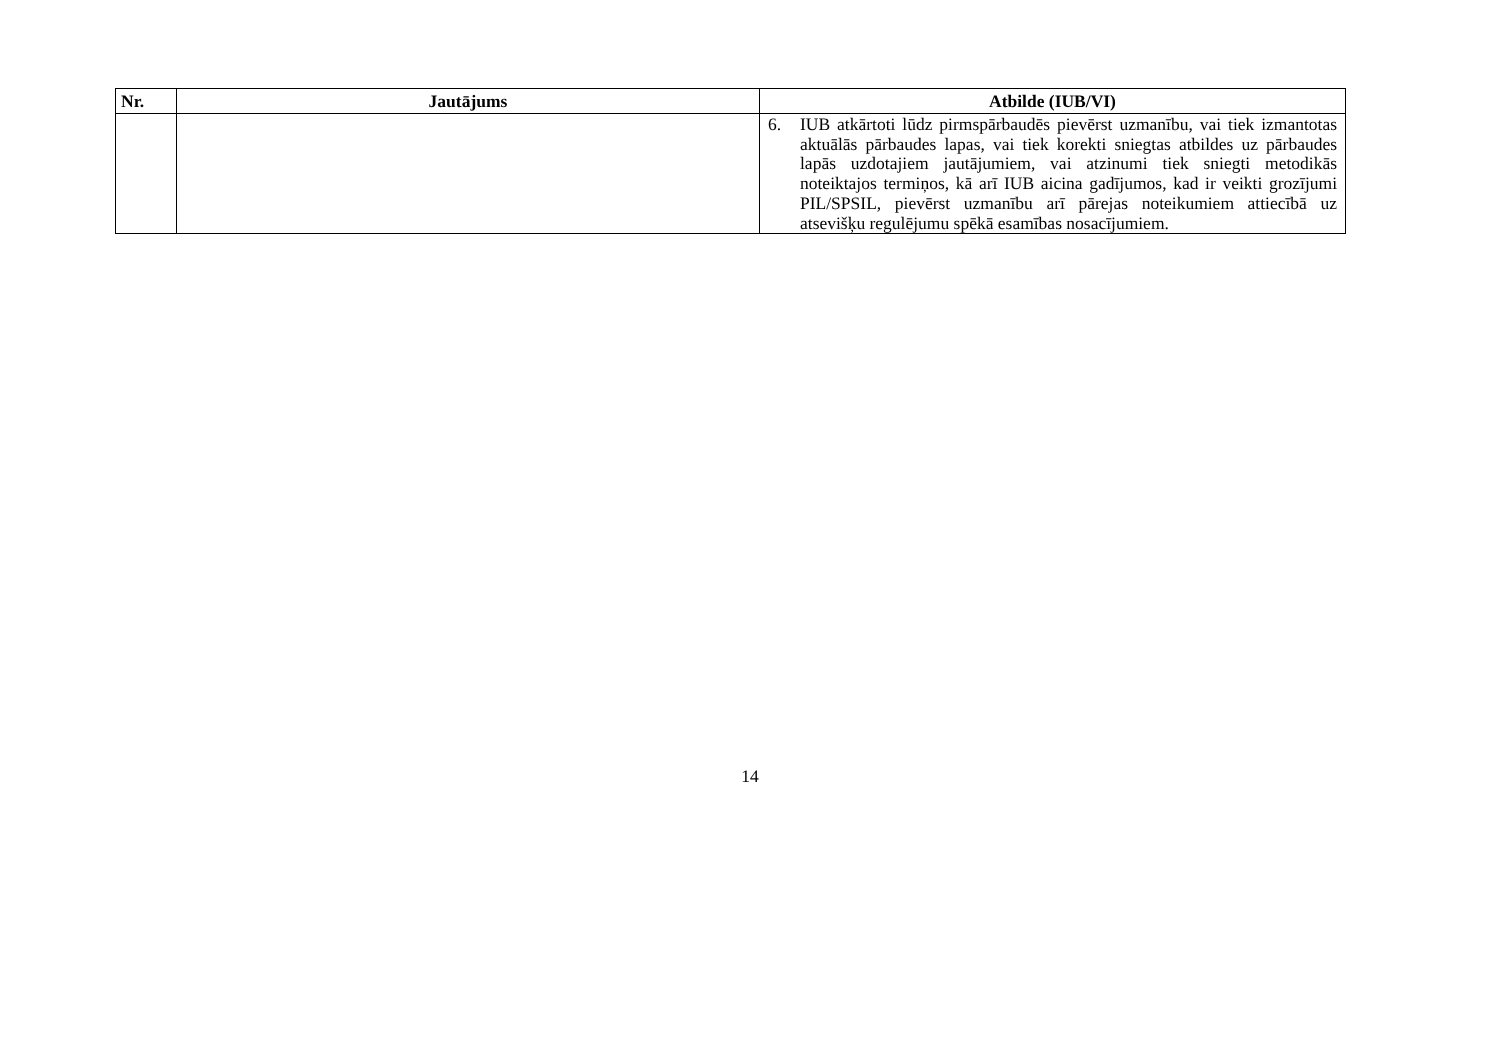| Nr. | Jautājums | Atbilde (IUB/VI) |
| --- | --- | --- |
| | | 6. IUB atkārtoti lūdz pirmspārbaudēs pievērst uzmanību, vai tiek izmantotas aktuālās pārbaudes lapas, vai tiek korekti sniegtas atbildes uz pārbaudes lapās uzdotajiem jautājumiem, vai atzinumi tiek sniegti metodikās noteiktajos termiņos, kā arī IUB aicina gadījumos, kad ir veikti grozījumi PIL/SPSIL, pievērst uzmanību arī pārejas noteikumiem attiecībā uz atsevišķu regulējumu spēkā esamības nosacījumiem. |
14